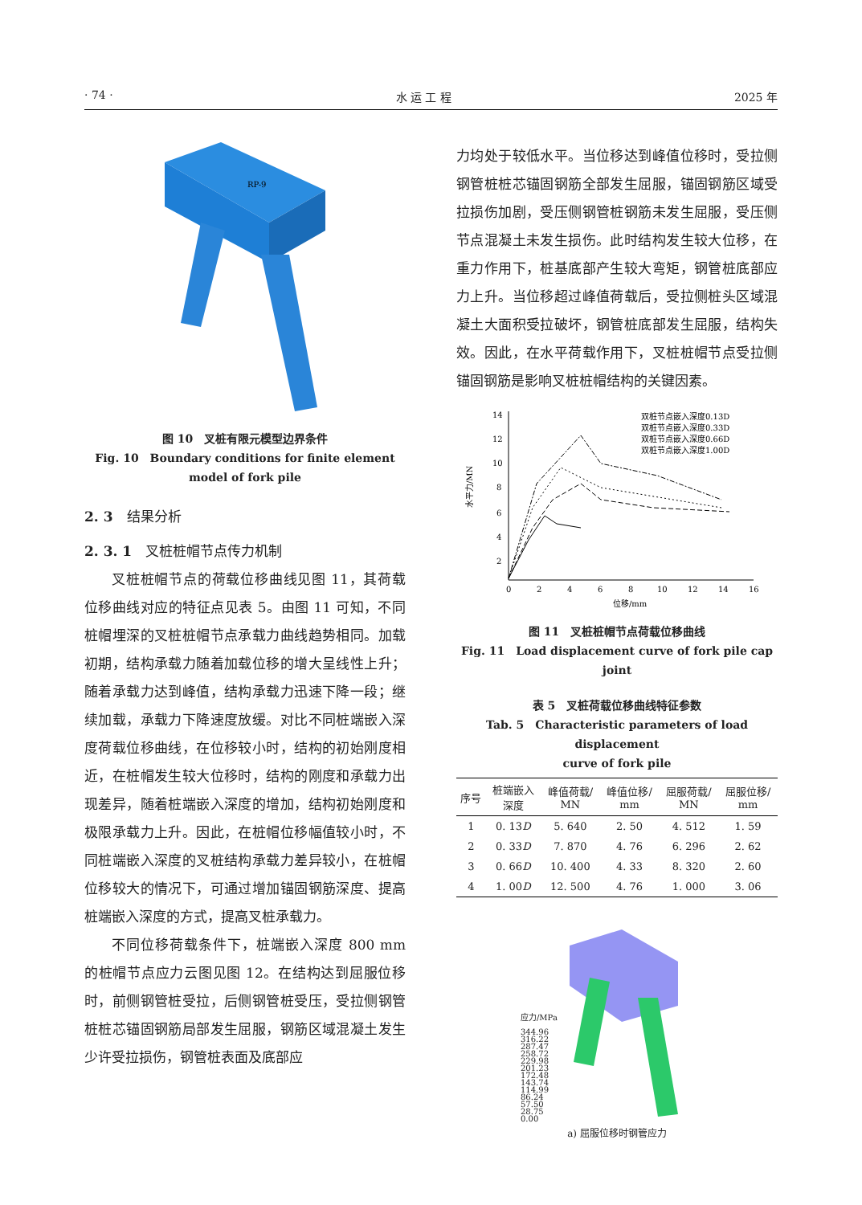· 74 · 水 运 工 程 2025 年
RP-9
图 10　叉桩有限元模型边界条件
Fig. 10　Boundary conditions for finite element
model of fork pile
2. 3　结果分析
2. 3. 1　叉桩桩帽节点传力机制
叉桩桩帽节点的荷载位移曲线见图 11，其荷载位移曲线对应的特征点见表 5。由图 11 可知，不同桩帽埋深的叉桩桩帽节点承载力曲线趋势相同。加载初期，结构承载力随着加载位移的增大呈线性上升；随着承载力达到峰值，结构承载力迅速下降一段；继续加载，承载力下降速度放缓。对比不同桩端嵌入深度荷载位移曲线，在位移较小时，结构的初始刚度相近，在桩帽发生较大位移时，结构的刚度和承载力出现差异，随着桩端嵌入深度的增加，结构初始刚度和极限承载力上升。因此，在桩帽位移幅值较小时，不同桩端嵌入深度的叉桩结构承载力差异较小，在桩帽位移较大的情况下，可通过增加锚固钢筋深度、提高桩端嵌入深度的方式，提高叉桩承载力。
不同位移荷载条件下，桩端嵌入深度 800 mm 的桩帽节点应力云图见图 12。在结构达到屈服位移时，前侧钢管桩受拉，后侧钢管桩受压，受拉侧钢管桩桩芯锚固钢筋局部发生屈服，钢筋区域混凝土发生少许受拉损伤，钢管桩表面及底部应
力均处于较低水平。当位移达到峰值位移时，受拉侧钢管桩桩芯锚固钢筋全部发生屈服，锚固钢筋区域受拉损伤加剧，受压侧钢管桩钢筋未发生屈服，受压侧节点混凝土未发生损伤。此时结构发生较大位移，在重力作用下，桩基底部产生较大弯矩，钢管桩底部应力上升。当位移超过峰值荷载后，受拉侧桩头区域混凝土大面积受拉破坏，钢管桩底部发生屈服，结构失效。因此，在水平荷载作用下，叉桩桩帽节点受拉侧锚固钢筋是影响叉桩桩帽结构的关键因素。
14
12
10
8
6
4
2
0
2
4
6
8
10
12
14
16
位移/mm
水平力/MN
双桩节点嵌入深度0.13D
双桩节点嵌入深度0.33D
双桩节点嵌入深度0.66D
双桩节点嵌入深度1.00D
图 11　叉桩桩帽节点荷载位移曲线
Fig. 11　Load displacement curve of fork pile cap joint
表 5　叉桩荷载位移曲线特征参数
Tab. 5　Characteristic parameters of load displacement
curve of fork pile
| 序号 | 桩端嵌入 深度 | 峰值荷载/ MN | 峰值位移/ mm | 屈服荷载/ MN | 屈服位移/ mm |
| --- | --- | --- | --- | --- | --- |
| 1 | 0. 13 D | 5. 640 | 2. 50 | 4. 512 | 1. 59 |
| 2 | 0. 33 D | 7. 870 | 4. 76 | 6. 296 | 2. 62 |
| 3 | 0. 66 D | 10. 400 | 4. 33 | 8. 320 | 2. 60 |
| 4 | 1. 00 D | 12. 500 | 4. 76 | 1. 000 | 3. 06 |
应力/MPa
344.96
316.22
287.47
258.72
229.98
201.23
172.48
143.74
114.99
86.24
57.50
28.75
0.00
a) 屈服位移时钢管应力